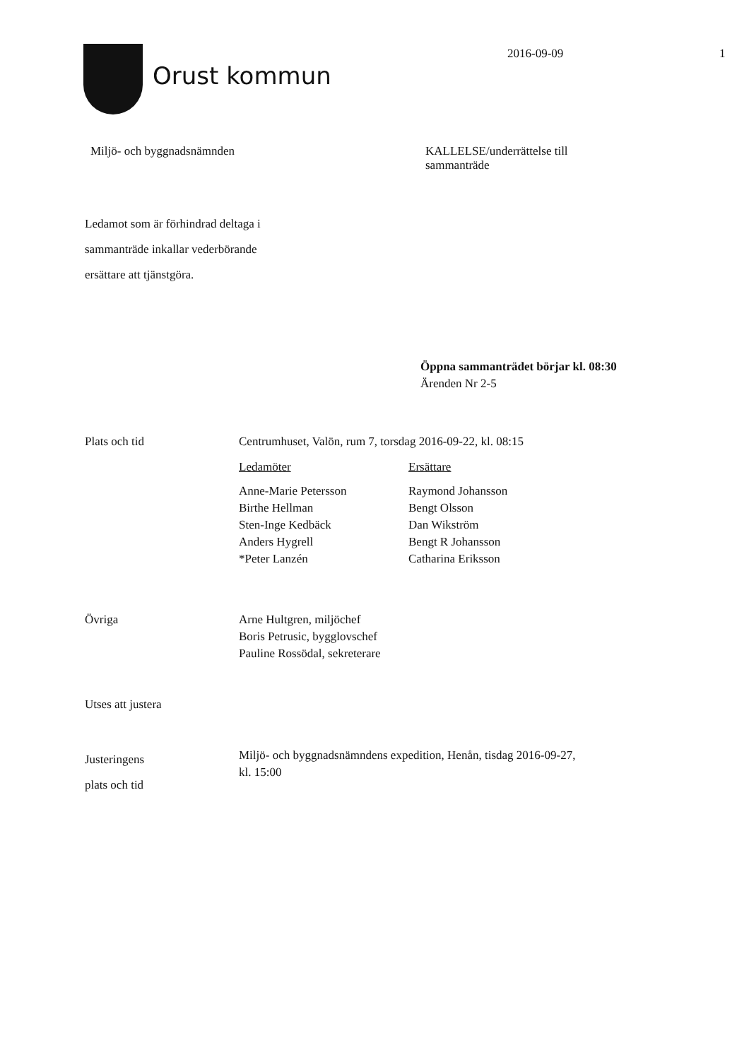Orust kommun
2016-09-09 1
Miljö- och byggnadsnämnden KALLELSE/underrättelse till
sammanträde
Ledamot som är förhindrad deltaga i
sammanträde inkallar vederbörande
ersättare att tjänstgöra.
Öppna sammanträdet börjar kl. 08:30
Ärenden Nr 2-5
Plats och tid Centrumhuset, Valön, rum 7, torsdag 2016-09-22, kl. 08:15
Ledamöter
Ersättare
Anne-Marie Petersson
Raymond Johansson
Birthe Hellman
Bengt Olsson
Sten-Inge Kedbäck
Dan Wikström
Anders Hygrell
Bengt R Johansson
*Peter Lanzén
Catharina Eriksson
Övriga Arne Hultgren, miljöchef
Boris Petrusic, bygglovschef
Pauline Rossödal, sekreterare
Utses att justera
Justeringens
plats och tid
Miljö- och byggnadsnämndens expedition, Henån, tisdag 2016-09-27,
kl. 15:00